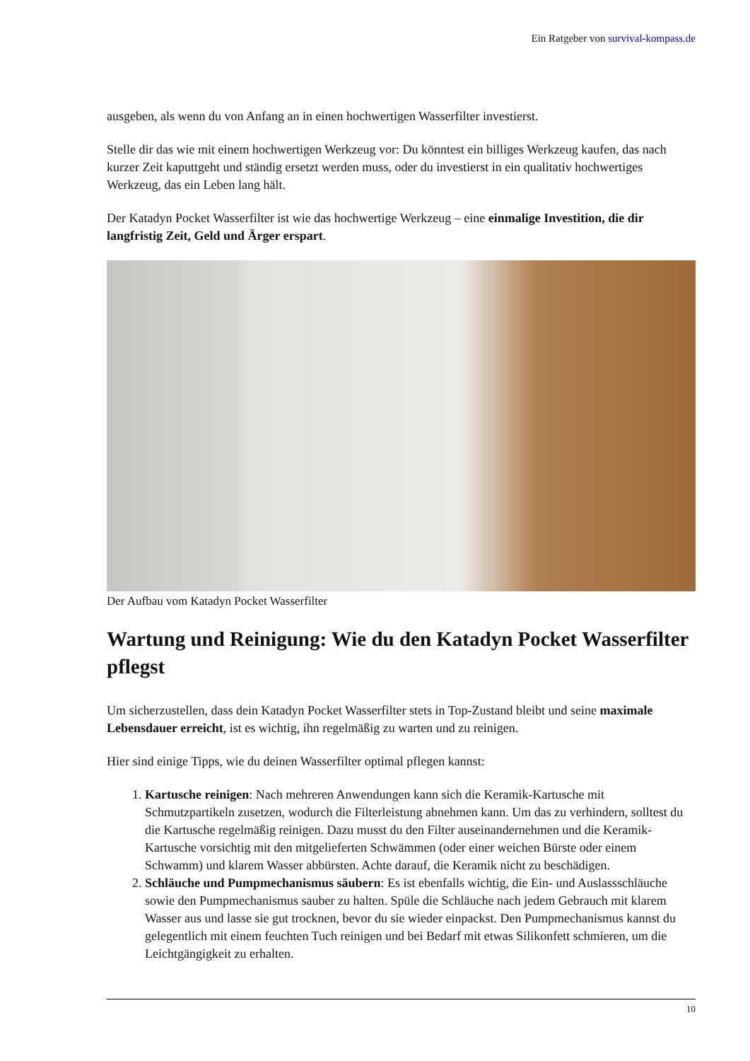Ein Ratgeber von survival-kompass.de
ausgeben, als wenn du von Anfang an in einen hochwertigen Wasserfilter investierst.
Stelle dir das wie mit einem hochwertigen Werkzeug vor: Du könntest ein billiges Werkzeug kaufen, das nach kurzer Zeit kaputtgeht und ständig ersetzt werden muss, oder du investierst in ein qualitativ hochwertiges Werkzeug, das ein Leben lang hält.
Der Katadyn Pocket Wasserfilter ist wie das hochwertige Werkzeug – eine einmalige Investition, die dir langfristig Zeit, Geld und Ärger erspart.
Der Aufbau vom Katadyn Pocket Wasserfilter
Wartung und Reinigung: Wie du den Katadyn Pocket Wasserfilter pflegst
Um sicherzustellen, dass dein Katadyn Pocket Wasserfilter stets in Top-Zustand bleibt und seine maximale Lebensdauer erreicht, ist es wichtig, ihn regelmäßig zu warten und zu reinigen.
Hier sind einige Tipps, wie du deinen Wasserfilter optimal pflegen kannst:
1. Kartusche reinigen: Nach mehreren Anwendungen kann sich die Keramik-Kartusche mit Schmutzpartikeln zusetzen, wodurch die Filterleistung abnehmen kann. Um das zu verhindern, solltest du die Kartusche regelmäßig reinigen. Dazu musst du den Filter auseinandernehmen und die Keramik-Kartusche vorsichtig mit den mitgelieferten Schwämmen (oder einer weichen Bürste oder einem Schwamm) und klarem Wasser abbürsten. Achte darauf, die Keramik nicht zu beschädigen.
2. Schläuche und Pumpmechanismus säubern: Es ist ebenfalls wichtig, die Ein- und Auslassschläuche sowie den Pumpmechanismus sauber zu halten. Spüle die Schläuche nach jedem Gebrauch mit klarem Wasser aus und lasse sie gut trocknen, bevor du sie wieder einpackst. Den Pumpmechanismus kannst du gelegentlich mit einem feuchten Tuch reinigen und bei Bedarf mit etwas Silikonfett schmieren, um die Leichtgängigkeit zu erhalten.
10